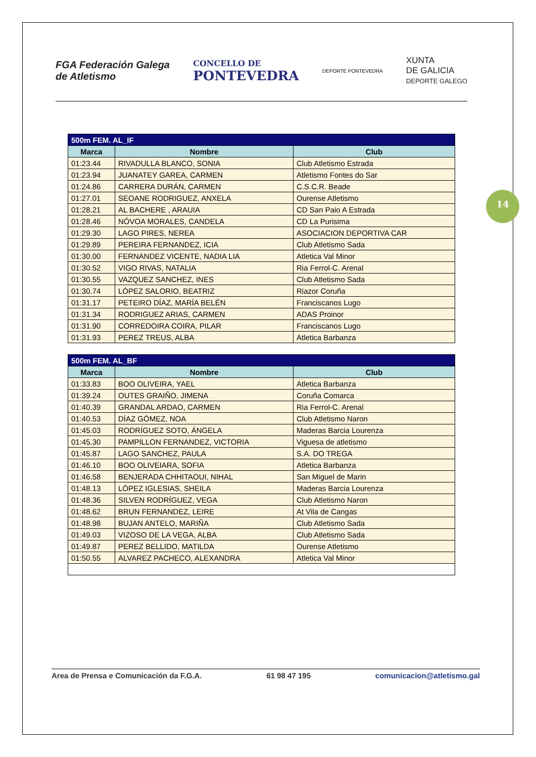FGA Federación Galega
de Atletismo
CONCELLO DE
PONTEVEDRA
DEPORTE PONTEVEDRA
XUNTA
DE GALICIA
DEPORTE GALEGO
| 500m FEM. AL_IF | | |
| --- | --- | --- |
| Marca | Nombre | Club |
| 01:23.44 | RIVADULLA BLANCO, SONIA | Club Atletismo Estrada |
| 01:23.94 | JUANATEY GAREA, CARMEN | Atletismo Fontes do Sar |
| 01:24.86 | CARRERA DURÁN, CARMEN | C.S.C.R. Beade |
| 01:27.01 | SEOANE RODRIGUEZ, ANXELA | Ourense Atletismo |
| 01:28.21 | AL BACHERE , ARAUIA | CD San Paio A Estrada |
| 01:28.46 | NÓVOA MORALES, CANDELA | CD La Purisima |
| 01:29.30 | LAGO PIRES, NEREA | ASOCIACION DEPORTIVA CAR |
| 01:29.89 | PEREIRA FERNANDEZ, ICIA | Club Atletismo Sada |
| 01:30.00 | FERNANDEZ VICENTE, NADIA LIA | Atletica Val Minor |
| 01:30.52 | VIGO RIVAS, NATALIA | Ria Ferrol-C. Arenal |
| 01:30.55 | VAZQUEZ SANCHEZ, INES | Club Atletismo Sada |
| 01:30.74 | LÓPEZ SALORIO, BEATRIZ | Riazor Coruña |
| 01:31.17 | PETEIRO DÍAZ, MARÍA BELÉN | Franciscanos Lugo |
| 01:31.34 | RODRIGUEZ ARIAS, CARMEN | ADAS Proinor |
| 01:31.90 | CORREDOIRA COIRA, PILAR | Franciscanos Lugo |
| 01:31.93 | PEREZ TREUS, ALBA | Atletica Barbanza |
| 500m FEM. AL_BF | | |
| --- | --- | --- |
| Marca | Nombre | Club |
| 01:33.83 | BOO OLIVEIRA, YAEL | Atletica Barbanza |
| 01:39.24 | OUTES GRAIÑO, JIMENA | Coruña Comarca |
| 01:40.39 | GRANDAL ARDAO, CARMEN | Ria Ferrol-C. Arenal |
| 01:40.53 | DÍAZ GÓMEZ, NOA | Club Atletismo Naron |
| 01:45.03 | RODRÍGUEZ SOTO, ÁNGELA | Maderas Barcia Lourenza |
| 01:45.30 | PAMPILLON FERNANDEZ, VICTORIA | Viguesa de atletismo |
| 01:45.87 | LAGO SANCHEZ, PAULA | S.A. DO TREGA |
| 01:46.10 | BOO OLIVEIARA, SOFIA | Atletica Barbanza |
| 01:46.58 | BENJERADA CHHITAOUI, NIHAL | San Miguel de Marin |
| 01:48.13 | LÓPEZ IGLESIAS, SHEILA | Maderas Barcia Lourenza |
| 01:48.36 | SILVEN RODRÍGUEZ, VEGA | Club Atletismo Naron |
| 01:48.62 | BRUN FERNANDEZ, LEIRE | At Vila de Cangas |
| 01:48.98 | BUJAN ANTELO, MARIÑA | Club Atletismo Sada |
| 01:49.03 | VIZOSO DE LA VEGA, ALBA | Club Atletismo Sada |
| 01:49.87 | PEREZ BELLIDO, MATILDA | Ourense Atletismo |
| 01:50.55 | ALVAREZ PACHECO, ALEXANDRA | Atletica Val Minor |
14
Area de Prensa e Comunicación da F.G.A. 61 98 47 195 comunicacion@atletismo.gal